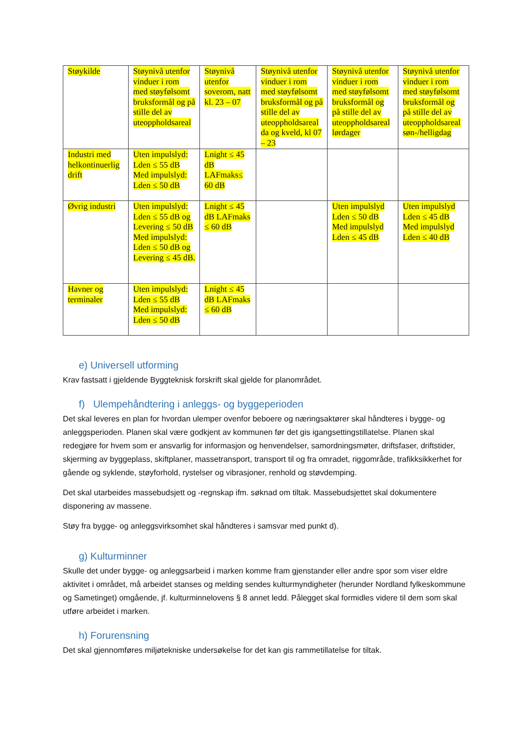| Støykilde | Støynivå utenfor vinduer i rom med støyfølsomt bruksformål og på stille del av uteoppholdsareal | Støynivå utenfor soverom, natt kl. 23 – 07 | Støynivå utenfor vinduer i rom med støyfølsomt bruksformål og på stille del av uteoppholdsareal da og kveld, kl 07 – 23 | Støynivå utenfor vinduer i rom med støyfølsomt bruksformål og på stille del av uteoppholdsareal lørdager | Støynivå utenfor vinduer i rom med støyfølsomt bruksformål og på stille del av uteoppholdsareal søn-/helligdag |
| Industri med helkontinuerlig drift | Uten impulslyd: Lden ≤ 55 dB Med impulslyd: Lden ≤ 50 dB | Lnight ≤ 45 dB LAFmaks≤ 60 dB | | | |
| Øvrig industri | Uten impulslyd: Lden ≤ 55 dB og Levering ≤ 50 dB Med impulslyd: Lden ≤ 50 dB og Levering ≤ 45 dB. | Lnight ≤ 45 dB LAFmaks ≤ 60 dB | | Uten impulslyd Lden ≤ 50 dB Med impulslyd Lden ≤ 45 dB | Uten impulslyd Lden ≤ 45 dB Med impulslyd Lden ≤ 40 dB |
| Havner og terminaler | Uten impulslyd: Lden ≤ 55 dB Med impulslyd: Lden ≤ 50 dB | Lnight ≤ 45 dB LAFmaks ≤ 60 dB | | | |
e) Universell utforming
Krav fastsatt i gjeldende Byggteknisk forskrift skal gjelde for planområdet.
f) Ulempehåndtering i anleggs- og byggeperioden
Det skal leveres en plan for hvordan ulemper ovenfor beboere og næringsaktører skal håndteres i bygge- og anleggsperioden. Planen skal være godkjent av kommunen før det gis igangsettingstillatelse. Planen skal redegjøre for hvem som er ansvarlig for informasjon og henvendelser, samordningsmøter, driftsfaser, driftstider, skjerming av byggeplass, skiftplaner, massetransport, transport til og fra omradet, riggområde, trafikksikkerhet for gående og syklende, støyforhold, rystelser og vibrasjoner, renhold og støvdemping.
Det skal utarbeides massebudsjett og -regnskap ifm. søknad om tiltak. Massebudsjettet skal dokumentere disponering av massene.
Støy fra bygge- og anleggsvirksomhet skal håndteres i samsvar med punkt d).
g) Kulturminner
Skulle det under bygge- og anleggsarbeid i marken komme fram gjenstander eller andre spor som viser eldre aktivitet i området, må arbeidet stanses og melding sendes kulturmyndigheter (herunder Nordland fylkeskommune og Sametinget) omgående, jf. kulturminnelovens § 8 annet ledd. Pålegget skal formidles videre til dem som skal utføre arbeidet i marken.
h) Forurensning
Det skal gjennomføres miljøtekniske undersøkelse for det kan gis rammetillatelse for tiltak.